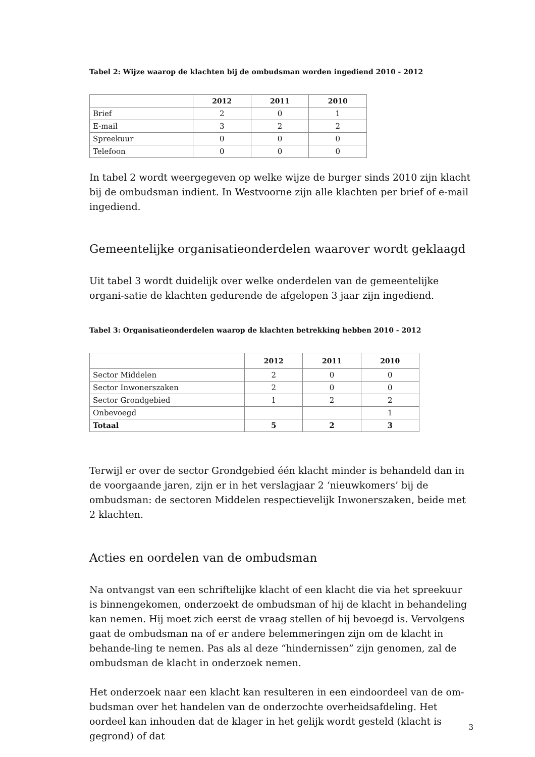Tabel 2: Wijze waarop de klachten bij de ombudsman worden ingediend 2010 - 2012
| | 2012 | 2011 | 2010 |
| --- | --- | --- | --- |
| Brief | 2 | 0 | 1 |
| E-mail | 3 | 2 | 2 |
| Spreekuur | 0 | 0 | 0 |
| Telefoon | 0 | 0 | 0 |
In tabel 2 wordt weergegeven op welke wijze de burger sinds 2010 zijn klacht bij de ombudsman indient. In Westvoorne zijn alle klachten per brief of e-mail ingediend.
Gemeentelijke organisatieonderdelen waarover wordt geklaagd
Uit tabel 3 wordt duidelijk over welke onderdelen van de gemeentelijke organi-satie de klachten gedurende de afgelopen 3 jaar zijn ingediend.
Tabel 3: Organisatieonderdelen waarop de klachten betrekking hebben 2010 - 2012
| | 2012 | 2011 | 2010 |
| --- | --- | --- | --- |
| Sector Middelen | 2 | 0 | 0 |
| Sector Inwonerszaken | 2 | 0 | 0 |
| Sector Grondgebied | 1 | 2 | 2 |
| Onbevoegd | | | 1 |
| Totaal | 5 | 2 | 3 |
Terwijl er over de sector Grondgebied één klacht minder is behandeld dan in de voorgaande jaren, zijn er in het verslagjaar 2 ‘nieuwkomers’ bij de ombudsman: de sectoren Middelen respectievelijk Inwonerszaken, beide met 2 klachten.
Acties en oordelen van de ombudsman
Na ontvangst van een schriftelijke klacht of een klacht die via het spreekuur is binnengekomen, onderzoekt de ombudsman of hij de klacht in behandeling kan nemen. Hij moet zich eerst de vraag stellen of hij bevoegd is. Vervolgens gaat de ombudsman na of er andere belemmeringen zijn om de klacht in behande-ling te nemen. Pas als al deze “hindernissen” zijn genomen, zal de ombudsman de klacht in onderzoek nemen.
Het onderzoek naar een klacht kan resulteren in een eindoordeel van de om-budsman over het handelen van de onderzochte overheidsafdeling. Het oordeel kan inhouden dat de klager in het gelijk wordt gesteld (klacht is gegrond) of dat
3